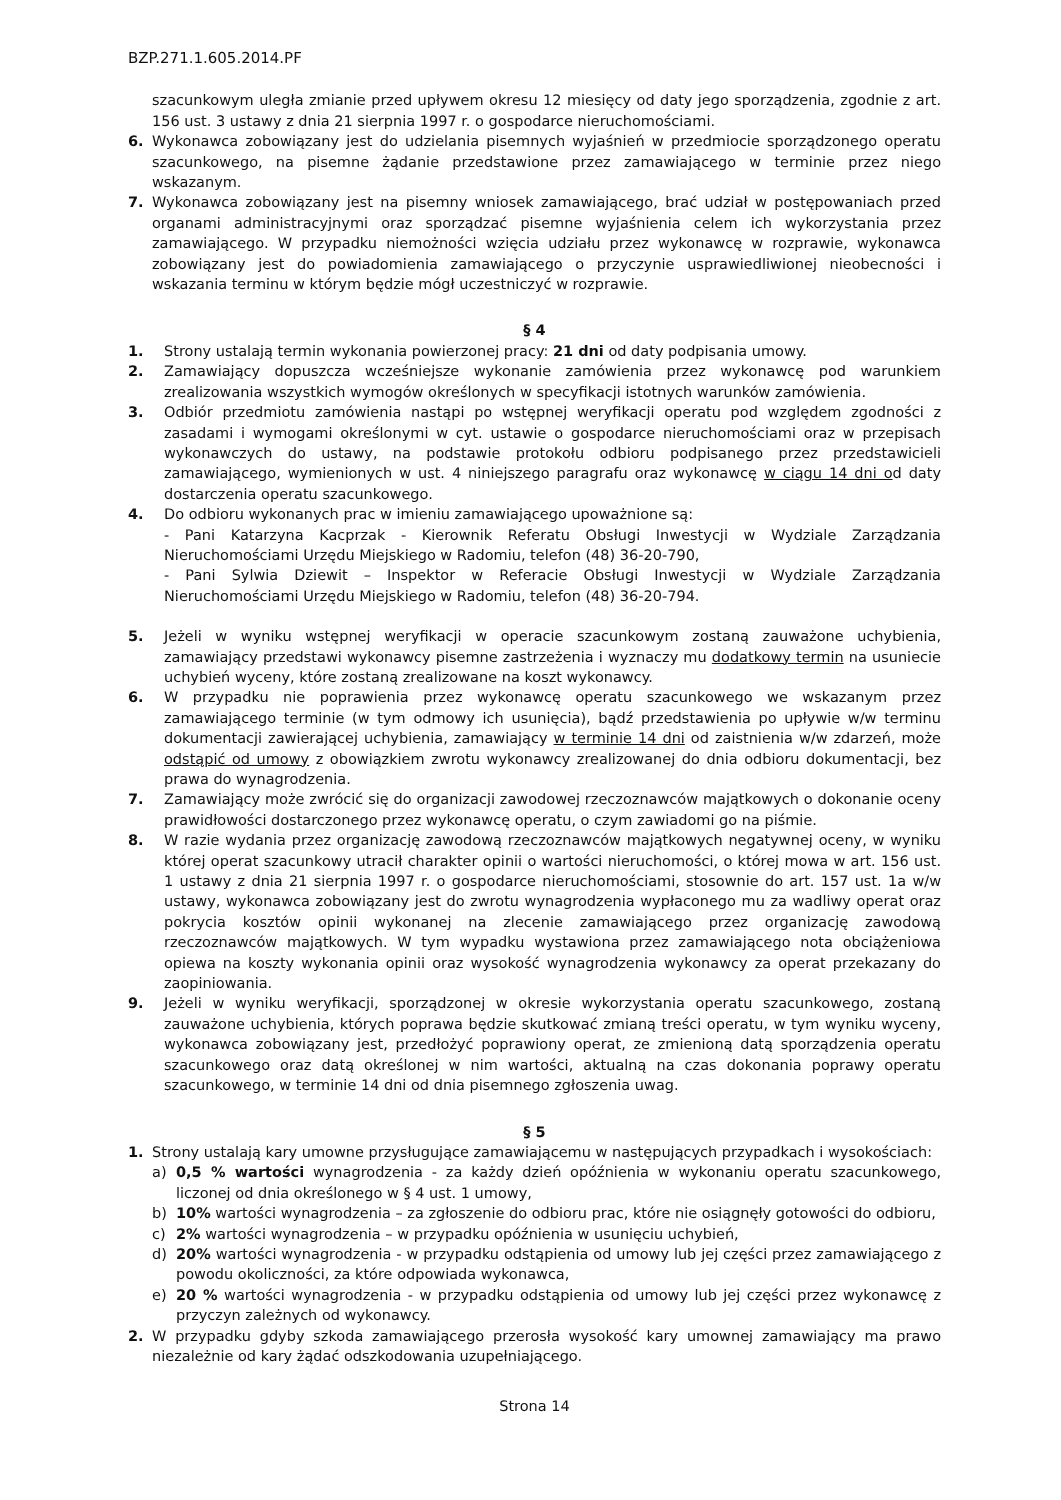BZP.271.1.605.2014.PF
szacunkowym uległa zmianie przed upływem okresu 12 miesięcy od daty jego sporządzenia, zgodnie z art. 156 ust. 3 ustawy z dnia 21 sierpnia 1997 r. o gospodarce nieruchomościami.
6. Wykonawca zobowiązany jest do udzielania pisemnych wyjaśnień w przedmiocie sporządzonego operatu szacunkowego, na pisemne żądanie przedstawione przez zamawiającego w terminie przez niego wskazanym.
7. Wykonawca zobowiązany jest na pisemny wniosek zamawiającego, brać udział w postępowaniach przed organami administracyjnymi oraz sporządzać pisemne wyjaśnienia celem ich wykorzystania przez zamawiającego. W przypadku niemożności wzięcia udziału przez wykonawcę w rozprawie, wykonawca zobowiązany jest do powiadomienia zamawiającego o przyczynie usprawiedliwionej nieobecności i wskazania terminu w którym będzie mógł uczestniczyć w rozprawie.
§ 4
1. Strony ustalają termin wykonania powierzonej pracy: 21 dni od daty podpisania umowy.
2. Zamawiający dopuszcza wcześniejsze wykonanie zamówienia przez wykonawcę pod warunkiem zrealizowania wszystkich wymogów określonych w specyfikacji istotnych warunków zamówienia.
3. Odbiór przedmiotu zamówienia nastąpi po wstępnej weryfikacji operatu pod względem zgodności z zasadami i wymogami określonymi w cyt. ustawie o gospodarce nieruchomościami oraz w przepisach wykonawczych do ustawy, na podstawie protokołu odbioru podpisanego przez przedstawicieli zamawiającego, wymienionych w ust. 4 niniejszego paragrafu oraz wykonawcę w ciągu 14 dni od daty dostarczenia operatu szacunkowego.
4. Do odbioru wykonanych prac w imieniu zamawiającego upoważnione są:
- Pani Katarzyna Kacprzak - Kierownik Referatu Obsługi Inwestycji w Wydziale Zarządzania Nieruchomościami Urzędu Miejskiego w Radomiu, telefon (48) 36-20-790,
- Pani Sylwia Dziewit – Inspektor w Referacie Obsługi Inwestycji w Wydziale Zarządzania Nieruchomościami Urzędu Miejskiego w Radomiu, telefon (48) 36-20-794.
5. Jeżeli w wyniku wstępnej weryfikacji w operacie szacunkowym zostaną zauważone uchybienia, zamawiający przedstawi wykonawcy pisemne zastrzeżenia i wyznaczy mu dodatkowy termin na usuniecie uchybień wyceny, które zostaną zrealizowane na koszt wykonawcy.
6. W przypadku nie poprawienia przez wykonawcę operatu szacunkowego we wskazanym przez zamawiającego terminie (w tym odmowy ich usunięcia), bądź przedstawienia po upływie w/w terminu dokumentacji zawierającej uchybienia, zamawiający w terminie 14 dni od zaistnienia w/w zdarzeń, może odstąpić od umowy z obowiązkiem zwrotu wykonawcy zrealizowanej do dnia odbioru dokumentacji, bez prawa do wynagrodzenia.
7. Zamawiający może zwrócić się do organizacji zawodowej rzeczoznawców majątkowych o dokonanie oceny prawidłowości dostarczonego przez wykonawcę operatu, o czym zawiadomi go na piśmie.
8. W razie wydania przez organizację zawodową rzeczoznawców majątkowych negatywnej oceny, w wyniku której operat szacunkowy utracił charakter opinii o wartości nieruchomości, o której mowa w art. 156 ust. 1 ustawy z dnia 21 sierpnia 1997 r. o gospodarce nieruchomościami, stosownie do art. 157 ust. 1a w/w ustawy, wykonawca zobowiązany jest do zwrotu wynagrodzenia wypłaconego mu za wadliwy operat oraz pokrycia kosztów opinii wykonanej na zlecenie zamawiającego przez organizację zawodową rzeczoznawców majątkowych. W tym wypadku wystawiona przez zamawiającego nota obciążeniowa opiewa na koszty wykonania opinii oraz wysokość wynagrodzenia wykonawcy za operat przekazany do zaopiniowania.
9. Jeżeli w wyniku weryfikacji, sporządzonej w okresie wykorzystania operatu szacunkowego, zostaną zauważone uchybienia, których poprawa będzie skutkować zmianą treści operatu, w tym wyniku wyceny, wykonawca zobowiązany jest, przedłożyć poprawiony operat, ze zmienioną datą sporządzenia operatu szacunkowego oraz datą określonej w nim wartości, aktualną na czas dokonania poprawy operatu szacunkowego, w terminie 14 dni od dnia pisemnego zgłoszenia uwag.
§ 5
1. Strony ustalają kary umowne przysługujące zamawiającemu w następujących przypadkach i wysokościach:
a) 0,5 % wartości wynagrodzenia - za każdy dzień opóźnienia w wykonaniu operatu szacunkowego, liczonej od dnia określonego w § 4 ust. 1 umowy,
b) 10% wartości wynagrodzenia – za zgłoszenie do odbioru prac, które nie osiągnęły gotowości do odbioru,
c) 2% wartości wynagrodzenia – w przypadku opóźnienia w usunięciu uchybień,
d) 20% wartości wynagrodzenia - w przypadku odstąpienia od umowy lub jej części przez zamawiającego z powodu okoliczności, za które odpowiada wykonawca,
e) 20 % wartości wynagrodzenia - w przypadku odstąpienia od umowy lub jej części przez wykonawcę z przyczyn zależnych od wykonawcy.
2. W przypadku gdyby szkoda zamawiającego przerosła wysokość kary umownej zamawiający ma prawo niezależnie od kary żądać odszkodowania uzupełniającego.
Strona 14